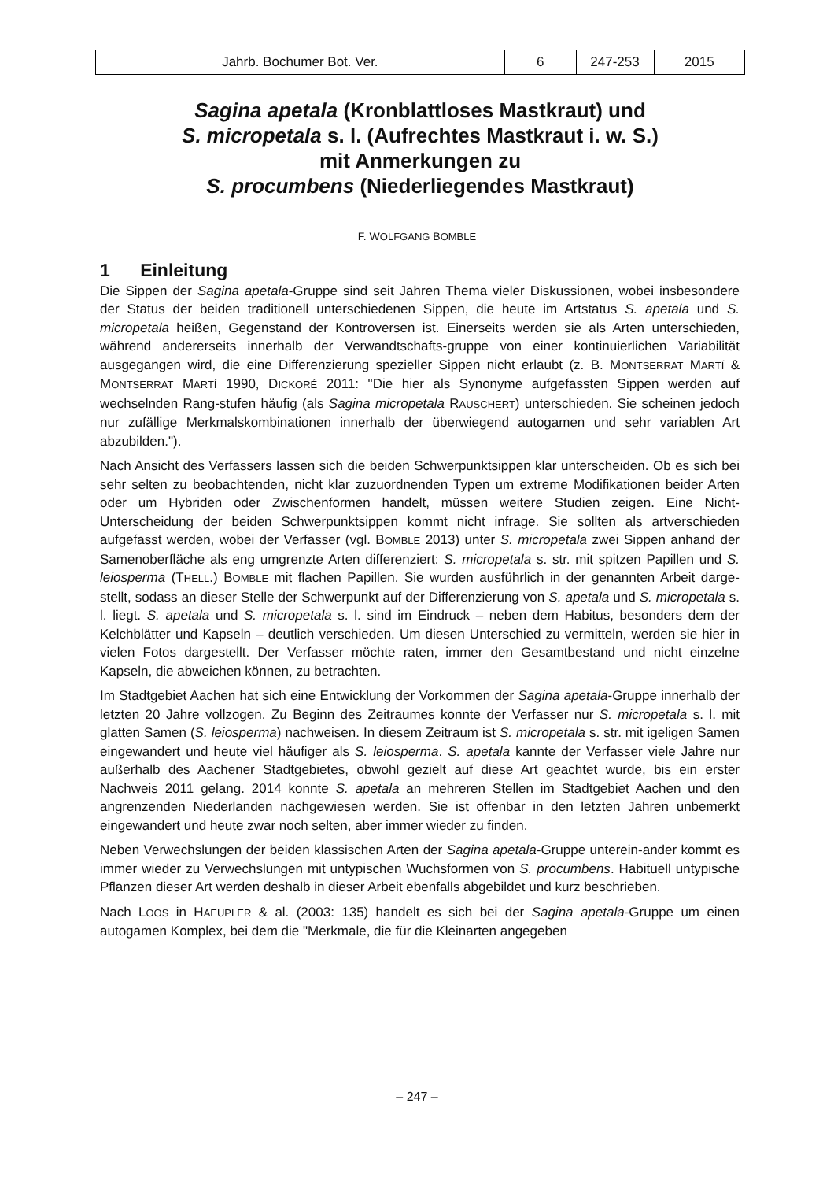| Jahrb. Bochumer Bot. Ver. | 6 | 247-253 | 2015 |
Sagina apetala (Kronblattloses Mastkraut) und
S. micropetala s. l. (Aufrechtes Mastkraut i. w. S.)
mit Anmerkungen zu
S. procumbens (Niederliegendes Mastkraut)
F. WOLFGANG BOMBLE
1 Einleitung
Die Sippen der Sagina apetala-Gruppe sind seit Jahren Thema vieler Diskussionen, wobei insbesondere der Status der beiden traditionell unterschiedenen Sippen, die heute im Artstatus S. apetala und S. micropetala heißen, Gegenstand der Kontroversen ist. Einerseits werden sie als Arten unterschieden, während andererseits innerhalb der Verwandtschafts-gruppe von einer kontinuierlichen Variabilität ausgegangen wird, die eine Differenzierung spezieller Sippen nicht erlaubt (z. B. MONTSERRAT MARTÍ & MONTSERRAT MARTÍ 1990, DICKORÉ 2011: "Die hier als Synonyme aufgefassten Sippen werden auf wechselnden Rang-stufen häufig (als Sagina micropetala RAUSCHERT) unterschieden. Sie scheinen jedoch nur zufällige Merkmalskombinationen innerhalb der überwiegend autogamen und sehr variablen Art abzubilden.").
Nach Ansicht des Verfassers lassen sich die beiden Schwerpunktsippen klar unterscheiden. Ob es sich bei sehr selten zu beobachtenden, nicht klar zuzuordnenden Typen um extreme Modifikationen beider Arten oder um Hybriden oder Zwischenformen handelt, müssen weitere Studien zeigen. Eine Nicht-Unterscheidung der beiden Schwerpunktsippen kommt nicht infrage. Sie sollten als artverschieden aufgefasst werden, wobei der Verfasser (vgl. BOMBLE 2013) unter S. micropetala zwei Sippen anhand der Samenoberfläche als eng umgrenzte Arten differenziert: S. micropetala s. str. mit spitzen Papillen und S. leiosperma (THELL.) BOMBLE mit flachen Papillen. Sie wurden ausführlich in der genannten Arbeit darge-stellt, sodass an dieser Stelle der Schwerpunkt auf der Differenzierung von S. apetala und S. micropetala s. l. liegt. S. apetala und S. micropetala s. l. sind im Eindruck – neben dem Habitus, besonders dem der Kelchblätter und Kapseln – deutlich verschieden. Um diesen Unterschied zu vermitteln, werden sie hier in vielen Fotos dargestellt. Der Verfasser möchte raten, immer den Gesamtbestand und nicht einzelne Kapseln, die abweichen können, zu betrachten.
Im Stadtgebiet Aachen hat sich eine Entwicklung der Vorkommen der Sagina apetala-Gruppe innerhalb der letzten 20 Jahre vollzogen. Zu Beginn des Zeitraumes konnte der Verfasser nur S. micropetala s. l. mit glatten Samen (S. leiosperma) nachweisen. In diesem Zeitraum ist S. micropetala s. str. mit igeligen Samen eingewandert und heute viel häufiger als S. leiosperma. S. apetala kannte der Verfasser viele Jahre nur außerhalb des Aachener Stadtgebietes, obwohl gezielt auf diese Art geachtet wurde, bis ein erster Nachweis 2011 gelang. 2014 konnte S. apetala an mehreren Stellen im Stadtgebiet Aachen und den angrenzenden Niederlanden nachgewiesen werden. Sie ist offenbar in den letzten Jahren unbemerkt eingewandert und heute zwar noch selten, aber immer wieder zu finden.
Neben Verwechslungen der beiden klassischen Arten der Sagina apetala-Gruppe unterein-ander kommt es immer wieder zu Verwechslungen mit untypischen Wuchsformen von S. procumbens. Habituell untypische Pflanzen dieser Art werden deshalb in dieser Arbeit ebenfalls abgebildet und kurz beschrieben.
Nach LOOS in HAEUPLER & al. (2003: 135) handelt es sich bei der Sagina apetala-Gruppe um einen autogamen Komplex, bei dem die "Merkmale, die für die Kleinarten angegeben
– 247 –